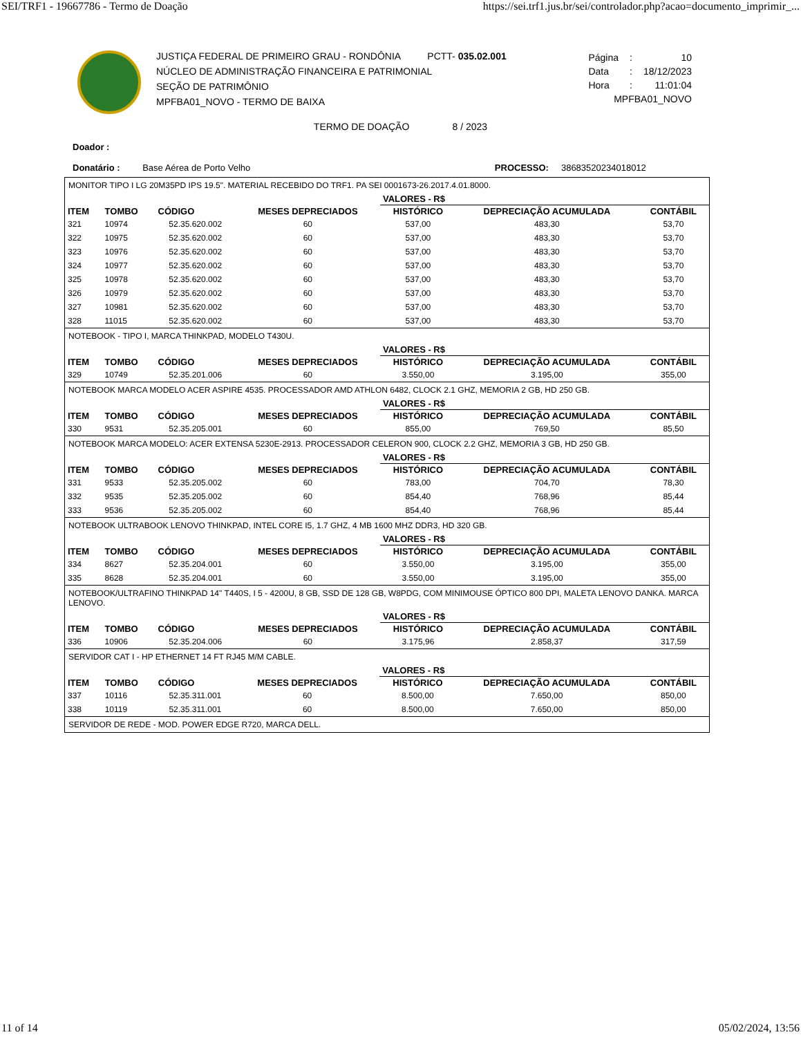SEI/TRF1 - 19667786 - Termo de Doação https://sei.trf1.jus.br/sei/controlador.php?acao=documento_imprimir_...
JUSTIÇA FEDERAL DE PRIMEIRO GRAU - RONDÔNIA PCTT- 035.02.001
NÚCLEO DE ADMINISTRAÇÃO FINANCEIRA E PATRIMONIAL
SEÇÃO DE PATRIMÔNIO
MPFBA01_NOVO - TERMO DE BAIXA
| Página | : | 10 |
| Data | : | 18/12/2023 |
| Hora | : | 11:01:04 |
| MPFBA01_NOVO | | |
TERMO DE DOAÇÃO 8 / 2023
Doador :
Donatário : Base Aérea de Porto Velho PROCESSO: 38683520234018012
MONITOR TIPO I LG 20M35PD IPS 19.5". MATERIAL RECEBIDO DO TRF1. PA SEI 0001673-26.2017.4.01.8000.
| | | | | VALORES - R$ | | |
| --- | --- | --- | --- | --- | --- | --- |
| ITEM | TOMBO | CÓDIGO | MESES DEPRECIADOS | HISTÓRICO | DEPRECIAÇÃO ACUMULADA | CONTÁBIL |
| 321 | 10974 | 52.35.620.002 | 60 | 537,00 | 483,30 | 53,70 |
| 322 | 10975 | 52.35.620.002 | 60 | 537,00 | 483,30 | 53,70 |
| 323 | 10976 | 52.35.620.002 | 60 | 537,00 | 483,30 | 53,70 |
| 324 | 10977 | 52.35.620.002 | 60 | 537,00 | 483,30 | 53,70 |
| 325 | 10978 | 52.35.620.002 | 60 | 537,00 | 483,30 | 53,70 |
| 326 | 10979 | 52.35.620.002 | 60 | 537,00 | 483,30 | 53,70 |
| 327 | 10981 | 52.35.620.002 | 60 | 537,00 | 483,30 | 53,70 |
| 328 | 11015 | 52.35.620.002 | 60 | 537,00 | 483,30 | 53,70 |
NOTEBOOK - TIPO I, MARCA THINKPAD, MODELO T430U.
| | | | | VALORES - R$ | | |
| --- | --- | --- | --- | --- | --- | --- |
| ITEM | TOMBO | CÓDIGO | MESES DEPRECIADOS | HISTÓRICO | DEPRECIAÇÃO ACUMULADA | CONTÁBIL |
| 329 | 10749 | 52.35.201.006 | 60 | 3.550,00 | 3.195,00 | 355,00 |
NOTEBOOK MARCA MODELO ACER ASPIRE 4535. PROCESSADOR AMD ATHLON 6482, CLOCK 2.1 GHZ, MEMORIA 2 GB, HD 250 GB.
| | | | | VALORES - R$ | | |
| --- | --- | --- | --- | --- | --- | --- |
| ITEM | TOMBO | CÓDIGO | MESES DEPRECIADOS | HISTÓRICO | DEPRECIAÇÃO ACUMULADA | CONTÁBIL |
| 330 | 9531 | 52.35.205.001 | 60 | 855,00 | 769,50 | 85,50 |
NOTEBOOK MARCA MODELO: ACER EXTENSA 5230E-2913. PROCESSADOR CELERON 900, CLOCK 2.2 GHZ, MEMORIA 3 GB, HD 250 GB.
| | | | | VALORES - R$ | | |
| --- | --- | --- | --- | --- | --- | --- |
| ITEM | TOMBO | CÓDIGO | MESES DEPRECIADOS | HISTÓRICO | DEPRECIAÇÃO ACUMULADA | CONTÁBIL |
| 331 | 9533 | 52.35.205.002 | 60 | 783,00 | 704,70 | 78,30 |
| 332 | 9535 | 52.35.205.002 | 60 | 854,40 | 768,96 | 85,44 |
| 333 | 9536 | 52.35.205.002 | 60 | 854,40 | 768,96 | 85,44 |
NOTEBOOK ULTRABOOK LENOVO THINKPAD, INTEL CORE I5, 1.7 GHZ, 4 MB 1600 MHZ DDR3, HD 320 GB.
| | | | | VALORES - R$ | | |
| --- | --- | --- | --- | --- | --- | --- |
| ITEM | TOMBO | CÓDIGO | MESES DEPRECIADOS | HISTÓRICO | DEPRECIAÇÃO ACUMULADA | CONTÁBIL |
| 334 | 8627 | 52.35.204.001 | 60 | 3.550,00 | 3.195,00 | 355,00 |
| 335 | 8628 | 52.35.204.001 | 60 | 3.550,00 | 3.195,00 | 355,00 |
NOTEBOOK/ULTRAFINO THINKPAD 14" T440S, I 5 - 4200U, 8 GB, SSD DE 128 GB, W8PDG, COM MINIMOUSE ÓPTICO 800 DPI, MALETA LENOVO DANKA. MARCA LENOVO.
| | | | | VALORES - R$ | | |
| --- | --- | --- | --- | --- | --- | --- |
| ITEM | TOMBO | CÓDIGO | MESES DEPRECIADOS | HISTÓRICO | DEPRECIAÇÃO ACUMULADA | CONTÁBIL |
| 336 | 10906 | 52.35.204.006 | 60 | 3.175,96 | 2.858,37 | 317,59 |
SERVIDOR CAT I - HP ETHERNET 14 FT RJ45 M/M CABLE.
| | | | | VALORES - R$ | | |
| --- | --- | --- | --- | --- | --- | --- |
| ITEM | TOMBO | CÓDIGO | MESES DEPRECIADOS | HISTÓRICO | DEPRECIAÇÃO ACUMULADA | CONTÁBIL |
| 337 | 10116 | 52.35.311.001 | 60 | 8.500,00 | 7.650,00 | 850,00 |
| 338 | 10119 | 52.35.311.001 | 60 | 8.500,00 | 7.650,00 | 850,00 |
SERVIDOR DE REDE - MOD. POWER EDGE R720, MARCA DELL.
11 of 14 05/02/2024, 13:56